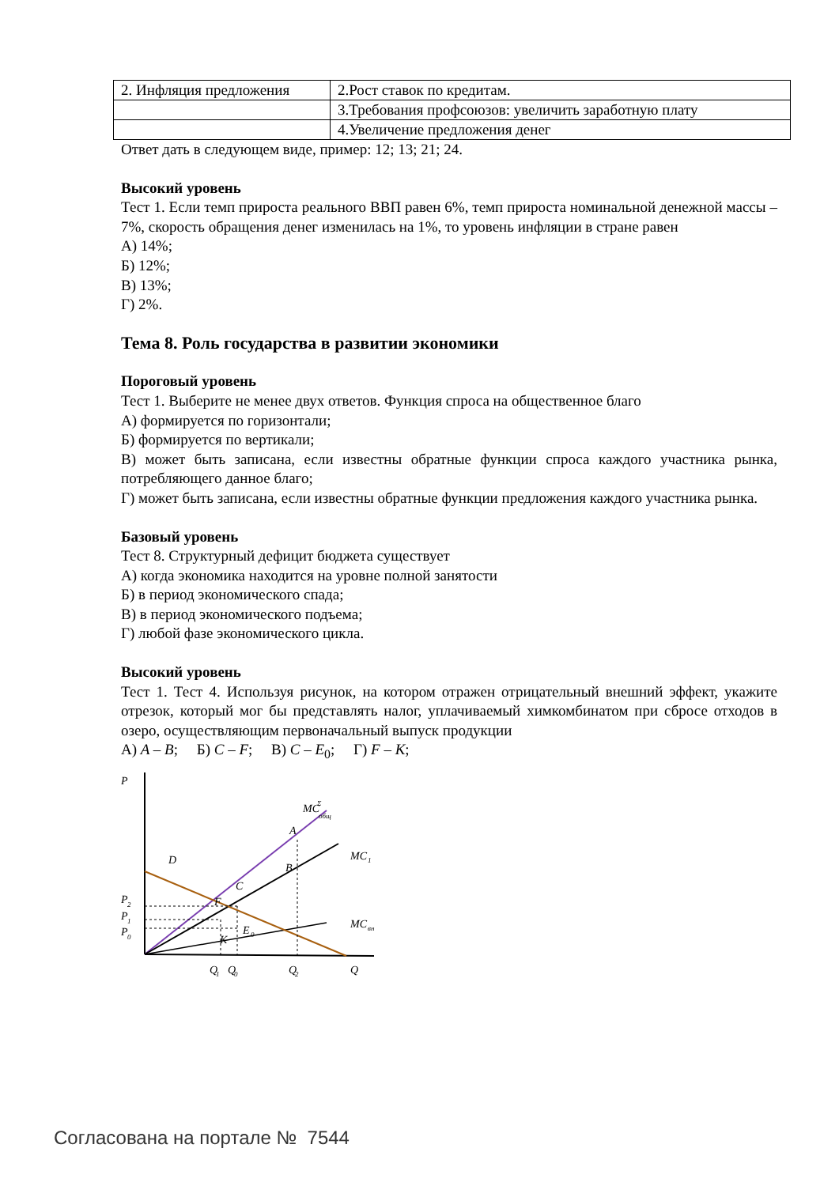| 2. Инфляция предложения | 2.Рост ставок по кредитам. |
| | 3.Требования профсоюзов: увеличить заработную плату |
| | 4.Увеличение предложения денег |
Ответ дать в следующем виде, пример: 12; 13; 21; 24.
Высокий уровень
Тест 1. Если темп прироста реального ВВП равен 6%, темп прироста номинальной денежной массы – 7%, скорость обращения денег изменилась на 1%, то уровень инфляции в стране равен
А) 14%;
Б) 12%;
В) 13%;
Г) 2%.
Тема 8. Роль государства в развитии экономики
Пороговый уровень
Тест 1. Выберите не менее двух ответов. Функция спроса на общественное благо
А) формируется по горизонтали;
Б) формируется по вертикали;
В) может быть записана, если известны обратные функции спроса каждого участника рынка, потребляющего данное благо;
Г) может быть записана, если известны обратные функции предложения каждого участника рынка.
Базовый уровень
Тест 8. Структурный дефицит бюджета существует
А) когда экономика находится на уровне полной занятости
Б) в период экономического спада;
В) в период экономического подъема;
Г) любой фазе экономического цикла.
Высокий уровень
Тест 1. Тест 4. Используя рисунок, на котором отражен отрицательный внешний эффект, укажите отрезок, который мог бы представлять налог, уплачиваемый химкомбинатом при сбросе отходов в озеро, осуществляющим первоначальный выпуск продукции
А) A – B; Б) C – F; В) C – E<sub>0</sub>; Г) F – K;
P
MC
Σ
общ
A
B
MC
1
D
C
F
E
0
K
MC
вн
P
2
P
1
P
0
Q
1
Q
0
Q
2
Q
Согласована на портале № 7544